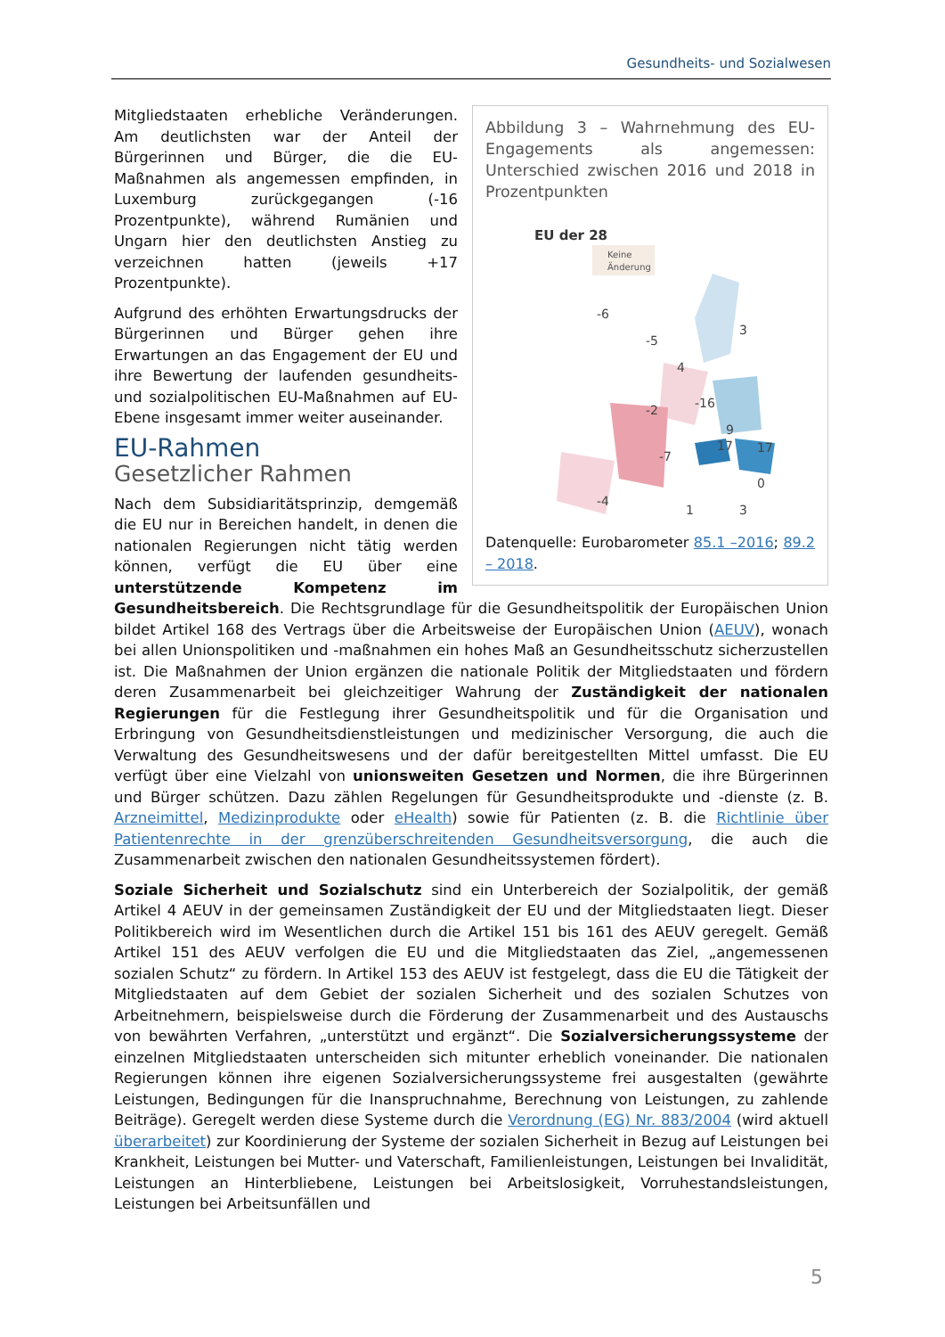Gesundheits- und Sozialwesen
Abbildung 3 – Wahrnehmung des EU-Engagements als angemessen: Unterschied zwischen 2016 und 2018 in Prozentpunkten
EU der 28
Keine
Änderung
3
4
9
-2
-16
-6
-5
-7
-4
17
17
0
1
3
Datenquelle: Eurobarometer 85.1 –2016; 89.2 – 2018.
Mitgliedstaaten erhebliche Veränderungen. Am deutlichsten war der Anteil der Bürgerinnen und Bürger, die die EU-Maßnahmen als angemessen empfinden, in Luxemburg zurückgegangen (-16 Prozentpunkte), während Rumänien und Ungarn hier den deutlichsten Anstieg zu verzeichnen hatten (jeweils +17 Prozentpunkte).
Aufgrund des erhöhten Erwartungsdrucks der Bürgerinnen und Bürger gehen ihre Erwartungen an das Engagement der EU und ihre Bewertung der laufenden gesundheits- und sozialpolitischen EU-Maßnahmen auf EU-Ebene insgesamt immer weiter auseinander.
EU-Rahmen
Gesetzlicher Rahmen
Nach dem Subsidiaritätsprinzip, demgemäß die EU nur in Bereichen handelt, in denen die nationalen Regierungen nicht tätig werden können, verfügt die EU über eine unterstützende Kompetenz im Gesundheitsbereich. Die Rechtsgrundlage für die Gesundheitspolitik der Europäischen Union bildet Artikel 168 des Vertrags über die Arbeitsweise der Europäischen Union (AEUV), wonach bei allen Unionspolitiken und -maßnahmen ein hohes Maß an Gesundheitsschutz sicherzustellen ist. Die Maßnahmen der Union ergänzen die nationale Politik der Mitgliedstaaten und fördern deren Zusammenarbeit bei gleichzeitiger Wahrung der Zuständigkeit der nationalen Regierungen für die Festlegung ihrer Gesundheitspolitik und für die Organisation und Erbringung von Gesundheitsdienstleistungen und medizinischer Versorgung, die auch die Verwaltung des Gesundheitswesens und der dafür bereitgestellten Mittel umfasst. Die EU verfügt über eine Vielzahl von unionsweiten Gesetzen und Normen, die ihre Bürgerinnen und Bürger schützen. Dazu zählen Regelungen für Gesundheitsprodukte und -dienste (z. B. Arzneimittel, Medizinprodukte oder eHealth) sowie für Patienten (z. B. die Richtlinie über Patientenrechte in der grenzüberschreitenden Gesundheitsversorgung, die auch die Zusammenarbeit zwischen den nationalen Gesundheitssystemen fördert).
Soziale Sicherheit und Sozialschutz sind ein Unterbereich der Sozialpolitik, der gemäß Artikel 4 AEUV in der gemeinsamen Zuständigkeit der EU und der Mitgliedstaaten liegt. Dieser Politikbereich wird im Wesentlichen durch die Artikel 151 bis 161 des AEUV geregelt. Gemäß Artikel 151 des AEUV verfolgen die EU und die Mitgliedstaaten das Ziel, „angemessenen sozialen Schutz“ zu fördern. In Artikel 153 des AEUV ist festgelegt, dass die EU die Tätigkeit der Mitgliedstaaten auf dem Gebiet der sozialen Sicherheit und des sozialen Schutzes von Arbeitnehmern, beispielsweise durch die Förderung der Zusammenarbeit und des Austauschs von bewährten Verfahren, „unterstützt und ergänzt“. Die Sozialversicherungssysteme der einzelnen Mitgliedstaaten unterscheiden sich mitunter erheblich voneinander. Die nationalen Regierungen können ihre eigenen Sozialversicherungssysteme frei ausgestalten (gewährte Leistungen, Bedingungen für die Inanspruchnahme, Berechnung von Leistungen, zu zahlende Beiträge). Geregelt werden diese Systeme durch die Verordnung (EG) Nr. 883/2004 (wird aktuell überarbeitet) zur Koordinierung der Systeme der sozialen Sicherheit in Bezug auf Leistungen bei Krankheit, Leistungen bei Mutter- und Vaterschaft, Familienleistungen, Leistungen bei Invalidität, Leistungen an Hinterbliebene, Leistungen bei Arbeitslosigkeit, Vorruhestandsleistungen, Leistungen bei Arbeitsunfällen und
5